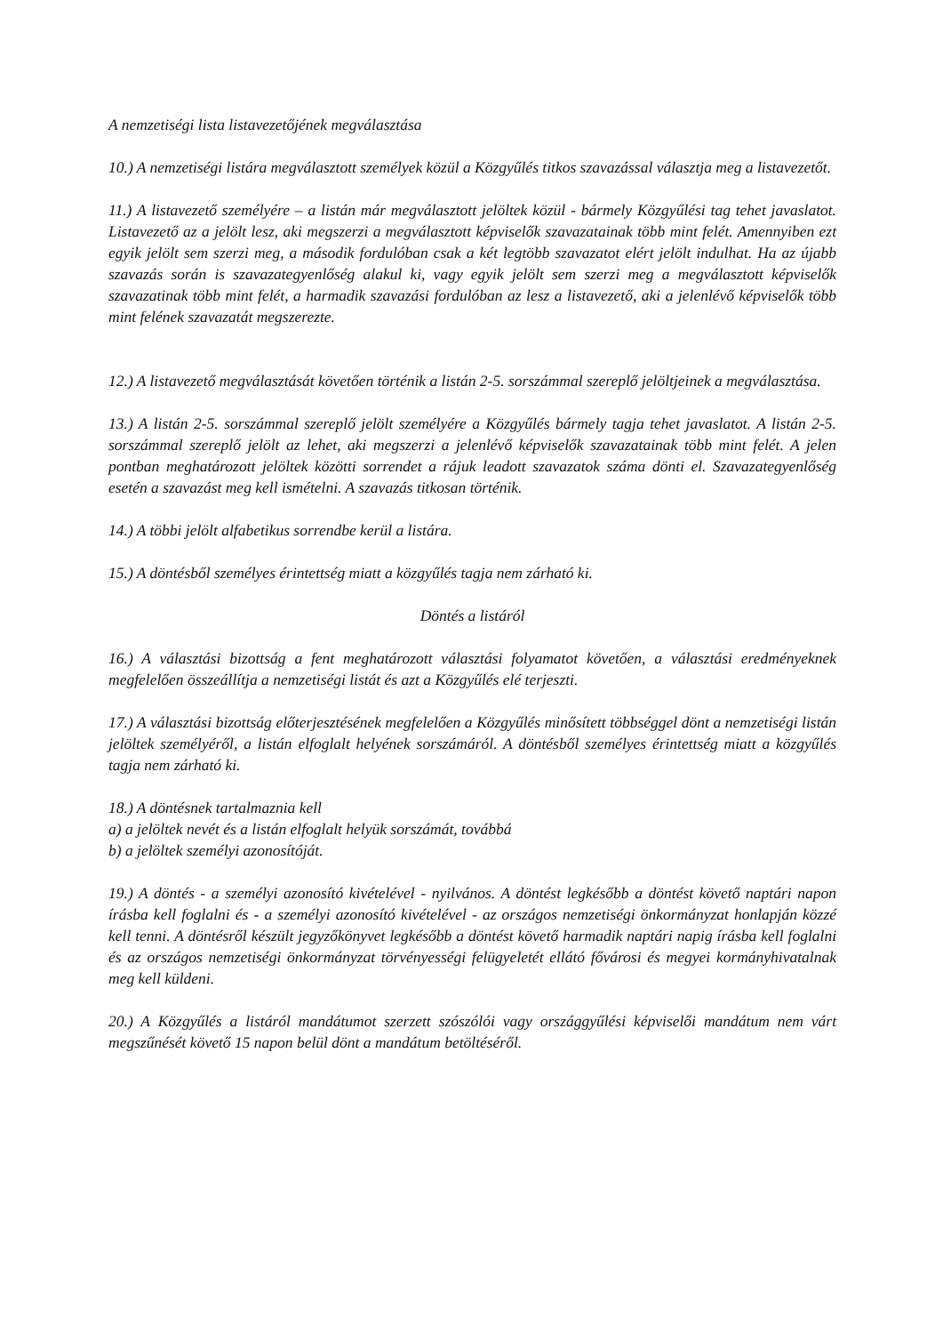A nemzetiségi lista listavezetőjének megválasztása
10.) A nemzetiségi listára megválasztott személyek közül a Közgyűlés titkos szavazással választja meg a listavezetőt.
11.) A listavezető személyére – a listán már megválasztott jelöltek közül - bármely Közgyűlési tag tehet javaslatot. Listavezető az a jelölt lesz, aki megszerzi a megválasztott képviselők szavazatainak több mint felét. Amennyiben ezt egyik jelölt sem szerzi meg, a második fordulóban csak a két legtöbb szavazatot elért jelölt indulhat. Ha az újabb szavazás során is szavazategyenlőség alakul ki, vagy egyik jelölt sem szerzi meg a megválasztott képviselők szavazatinak több mint felét, a harmadik szavazási fordulóban az lesz a listavezető, aki a jelenlévő képviselők több mint felének szavazatát megszerezte.
12.) A listavezető megválasztását követően történik a listán 2-5. sorszámmal szereplő jelöltjeinek a megválasztása.
13.) A listán 2-5. sorszámmal szereplő jelölt személyére a Közgyűlés bármely tagja tehet javaslatot. A listán 2-5. sorszámmal szereplő jelölt az lehet, aki megszerzi a jelenlévő képviselők szavazatainak több mint felét. A jelen pontban meghatározott jelöltek közötti sorrendet a rájuk leadott szavazatok száma dönti el. Szavazategyenlőség esetén a szavazást meg kell ismételni. A szavazás titkosan történik.
14.) A többi jelölt alfabetikus sorrendbe kerül a listára.
15.) A döntésből személyes érintettség miatt a közgyűlés tagja nem zárható ki.
Döntés a listáról
16.) A választási bizottság a fent meghatározott választási folyamatot követően, a választási eredményeknek megfelelően összeállítja a nemzetiségi listát és azt a Közgyűlés elé terjeszti.
17.) A választási bizottság előterjesztésének megfelelően a Közgyűlés minősített többséggel dönt a nemzetiségi listán jelöltek személyéről, a listán elfoglalt helyének sorszámáról. A döntésből személyes érintettség miatt a közgyűlés tagja nem zárható ki.
18.) A döntésnek tartalmaznia kell
a) a jelöltek nevét és a listán elfoglalt helyük sorszámát, továbbá
b) a jelöltek személyi azonosítóját.
19.) A döntés - a személyi azonosító kivételével - nyilvános. A döntést legkésőbb a döntést követő naptári napon írásba kell foglalni és - a személyi azonosító kivételével - az országos nemzetiségi önkormányzat honlapján közzé kell tenni. A döntésről készült jegyzőkönyvet legkésőbb a döntést követő harmadik naptári napig írásba kell foglalni és az országos nemzetiségi önkormányzat törvényességi felügyeletét ellátó fővárosi és megyei kormányhivatalnak meg kell küldeni.
20.) A Közgyűlés a listáról mandátumot szerzett szószólói vagy országgyűlési képviselői mandátum nem várt megszűnését követő 15 napon belül dönt a mandátum betöltéséről.